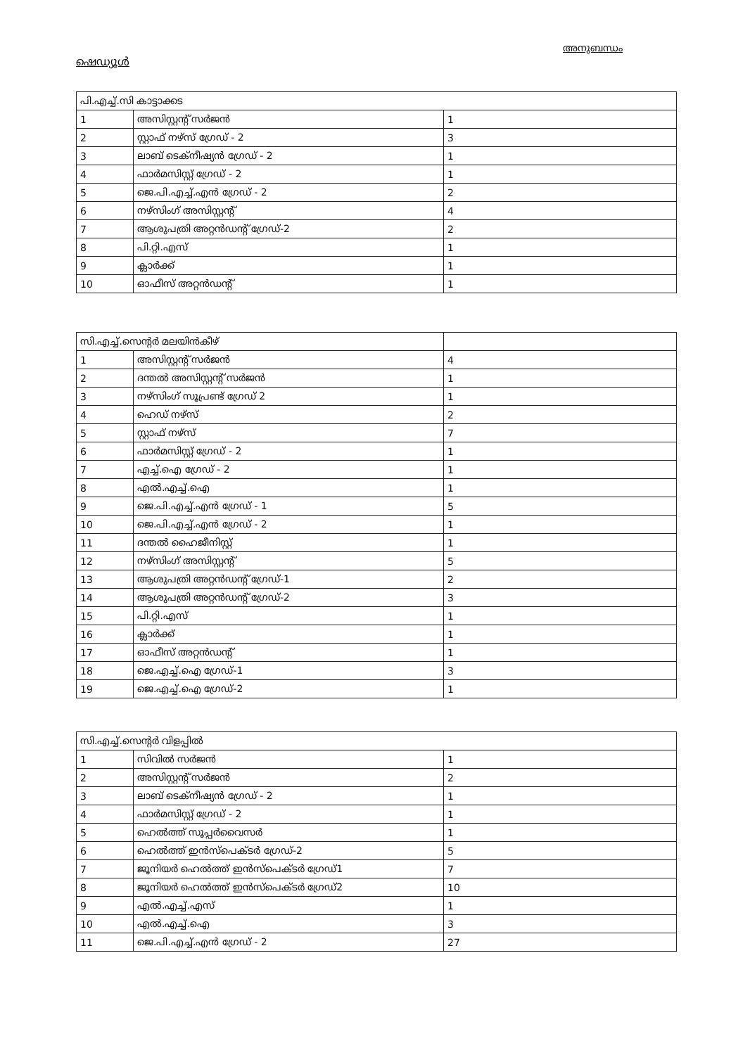അനുബന്ധം
ഷെഡ്യൂൾ
| പി.എച്ച്.സി കാട്ടാക്കട | | |
| 1 | അസിസ്റ്റന്റ് സർജൻ | 1 |
| 2 | സ്റ്റാഫ് നഴ്സ് ഗ്രേഡ് - 2 | 3 |
| 3 | ലാബ് ടെക്നീഷ്യൻ ഗ്രേഡ് - 2 | 1 |
| 4 | ഫാർമസിസ്റ്റ് ഗ്രേഡ് - 2 | 1 |
| 5 | ജെ.പി.എച്ച്.എൻ ഗ്രേഡ് - 2 | 2 |
| 6 | നഴ്സിംഗ് അസിസ്റ്റന്റ് | 4 |
| 7 | ആശുപത്രി അറ്റൻഡന്റ് ഗ്രേഡ്-2 | 2 |
| 8 | പി.റ്റി.എസ് | 1 |
| 9 | ക്ലാർക്ക് | 1 |
| 10 | ഓഫീസ് അറ്റൻഡന്റ് | 1 |
| സി.എച്ച്.സെന്റർ മലയിൻകീഴ് | | |
| 1 | അസിസ്റ്റന്റ് സർജൻ | 4 |
| 2 | ദന്തൽ അസിസ്റ്റന്റ് സർജൻ | 1 |
| 3 | നഴ്സിംഗ് സൂപ്രണ്ട് ഗ്രേഡ് 2 | 1 |
| 4 | ഹെഡ് നഴ്സ് | 2 |
| 5 | സ്റ്റാഫ് നഴ്സ് | 7 |
| 6 | ഫാർമസിസ്റ്റ് ഗ്രേഡ് - 2 | 1 |
| 7 | എച്ച്.ഐ ഗ്രേഡ് - 2 | 1 |
| 8 | എൽ.എച്ച്.ഐ | 1 |
| 9 | ജെ.പി.എച്ച്.എൻ ഗ്രേഡ് - 1 | 5 |
| 10 | ജെ.പി.എച്ച്.എൻ ഗ്രേഡ് - 2 | 1 |
| 11 | ദന്തൽ ഹൈജീനിസ്റ്റ് | 1 |
| 12 | നഴ്സിംഗ് അസിസ്റ്റന്റ് | 5 |
| 13 | ആശുപത്രി അറ്റൻഡന്റ് ഗ്രേഡ്-1 | 2 |
| 14 | ആശുപത്രി അറ്റൻഡന്റ് ഗ്രേഡ്-2 | 3 |
| 15 | പി.റ്റി.എസ് | 1 |
| 16 | ക്ലാർക്ക് | 1 |
| 17 | ഓഫീസ് അറ്റൻഡന്റ് | 1 |
| 18 | ജെ.എച്ച്.ഐ ഗ്രേഡ്-1 | 3 |
| 19 | ജെ.എച്ച്.ഐ ഗ്രേഡ്-2 | 1 |
| സി.എച്ച്.സെന്റർ വിളപ്പിൽ | | |
| 1 | സിവിൽ സർജൻ | 1 |
| 2 | അസിസ്റ്റന്റ് സർജൻ | 2 |
| 3 | ലാബ് ടെക്നീഷ്യൻ ഗ്രേഡ് - 2 | 1 |
| 4 | ഫാർമസിസ്റ്റ് ഗ്രേഡ് - 2 | 1 |
| 5 | ഹെൽത്ത് സൂപ്പർവൈസർ | 1 |
| 6 | ഹെൽത്ത് ഇൻസ്പെക്ടർ ഗ്രേഡ്-2 | 5 |
| 7 | ജൂനിയർ ഹെൽത്ത് ഇൻസ്പെക്ടർ ഗ്രേഡ്1 | 7 |
| 8 | ജൂനിയർ ഹെൽത്ത് ഇൻസ്പെക്ടർ ഗ്രേഡ്2 | 10 |
| 9 | എൽ.എച്ച്.എസ് | 1 |
| 10 | എൽ.എച്ച്.ഐ | 3 |
| 11 | ജെ.പി.എച്ച്.എൻ ഗ്രേഡ് - 2 | 27 |